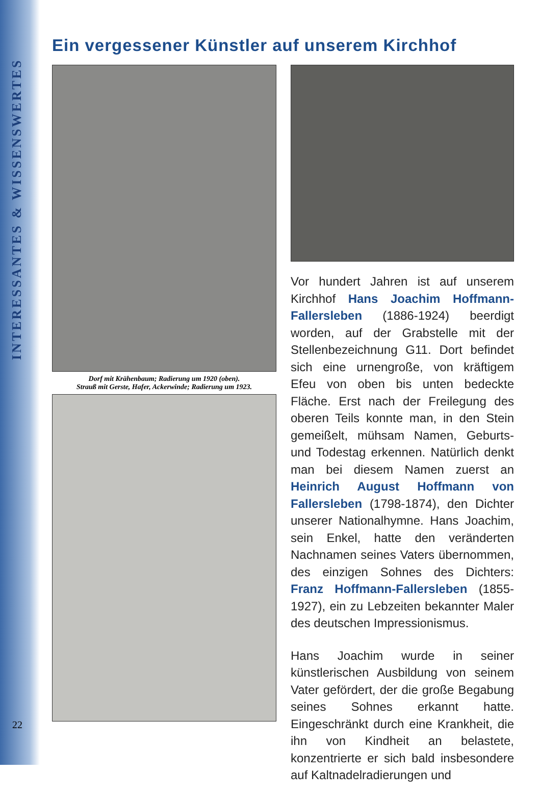INTERESSANTES & WISSENSWERTES
22
Ein vergessener Künstler auf unserem Kirchhof
Dorf mit Krähenbaum; Radierung um 1920 (oben).
Strauß mit Gerste, Hafer, Ackerwinde; Radierung um 1923.
Vor hundert Jahren ist auf unserem Kirchhof Hans Joachim Hoffmann-Fallersleben (1886-1924) beerdigt worden, auf der Grabstelle mit der Stellenbezeichnung G11. Dort befindet sich eine urnengroße, von kräftigem Efeu von oben bis unten bedeckte Fläche. Erst nach der Freilegung des oberen Teils konnte man, in den Stein gemeißelt, mühsam Namen, Geburts- und Todestag erkennen. Natürlich denkt man bei diesem Namen zuerst an Heinrich August Hoffmann von Fallersleben (1798-1874), den Dichter unserer Nationalhymne. Hans Joachim, sein Enkel, hatte den veränderten Nachnamen seines Vaters übernommen, des einzigen Sohnes des Dichters: Franz Hoffmann-Fallersleben (1855-1927), ein zu Lebzeiten bekannter Maler des deutschen Impressionismus.
Hans Joachim wurde in seiner künstlerischen Ausbildung von seinem Vater gefördert, der die große Begabung seines Sohnes erkannt hatte. Eingeschränkt durch eine Krankheit, die ihn von Kindheit an belastete, konzentrierte er sich bald insbesondere auf Kaltnadelradierungen und